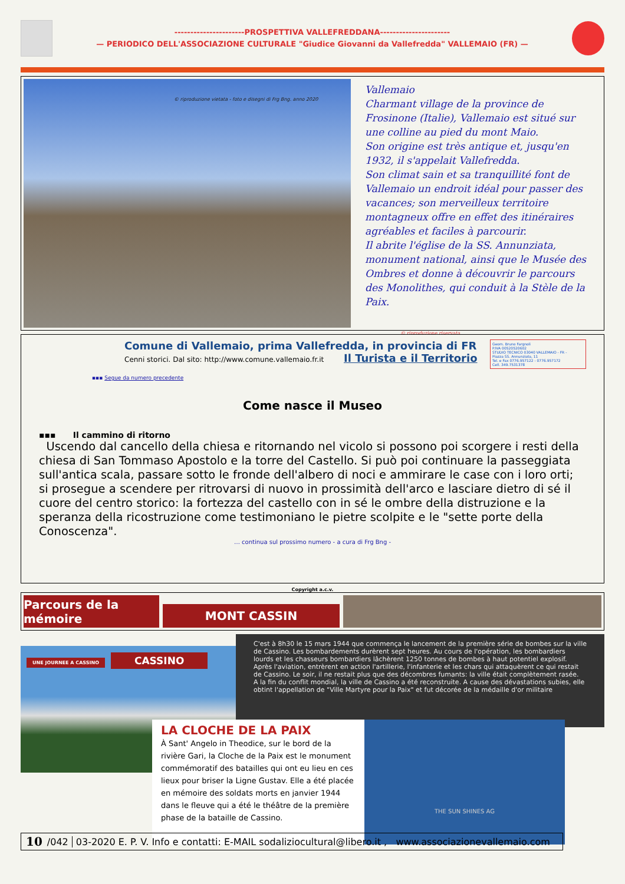----------------------PROSPETTIVA VALLEFREDDANA----------------------
— PERIODICO DELL'ASSOCIAZIONE CULTURALE "Giudice Giovanni da Vallefredda" VALLEMAIO (FR) —
© riproduzione vietata - foto e disegni di Frg Bng. anno 2020
Vallemaio
Charmant village de la province de Frosinone (Italie), Vallemaio est situé sur une colline au pied du mont Maio.
Son origine est très antique et, jusqu'en 1932, il s'appelait Vallefredda.
Son climat sain et sa tranquillité font de Vallemaio un endroit idéal pour passer des vacances; son merveilleux territoire montagneux offre en effet des itinéraires agréables et faciles à parcourir.
Il abrite l'église de la SS. Annunziata, monument national, ainsi que le Musée des Ombres et donne à découvrir le parcours des Monolithes, qui conduit à la Stèle de la Paix.
© riproduzione riservata
Geom. Bruno Fargnoli
P.IVA 00520520602
STUDIO TECNICO 03040 VALLEMAIO - FR -
Piazza SS. Annunziata, 11
Tel. e Fax 0776.957122 - 0776.957172
Cell. 349.7531378
Comune di Vallemaio, prima Vallefredda, in provincia di FR
Cenni storici. Dal sito: http://www.comune.vallemaio.fr.it Il Turista e il Territorio
▪▪▪ Segue da numero precedente
Come nasce il Museo
▪▪▪ Il cammino di ritorno
Uscendo dal cancello della chiesa e ritornando nel vicolo si possono poi scorgere i resti della chiesa di San Tommaso Apostolo e la torre del Castello. Si può poi continuare la passeggiata sull'antica scala, passare sotto le fronde dell'albero di noci e ammirare le case con i loro orti; si prosegue a scendere per ritrovarsi di nuovo in prossimità dell'arco e lasciare dietro di sé il cuore del centro storico: la fortezza del castello con in sé le ombre della distruzione e la speranza della ricostruzione come testimoniano le pietre scolpite e le "sette porte della Conoscenza".
… continua sul prossimo numero - a cura di Frg Bng -
Copyright a.c.v.
Parcours de la mémoire
MONT CASSIN
UNE JOURNEE A CASSINO CASSINO
C'est à 8h30 le 15 mars 1944 que commença le lancement de la première série de bombes sur la ville de Cassino. Les bombardements durèrent sept heures. Au cours de l'opération, les bombardiers lourds et les chasseurs bombardiers lâchèrent 1250 tonnes de bombes à haut potentiel explosif. Après l'aviation, entrèrent en action l'artillerie, l'infanterie et les chars qui attaquèrent ce qui restait de Cassino. Le soir, il ne restait plus que des décombres fumants: la ville était complètement rasée.
A la fin du conflit mondial, la ville de Cassino a été reconstruite. A cause des dévastations subies, elle obtint l'appellation de "Ville Martyre pour la Paix" et fut décorée de la médaille d'or militaire
LA CLOCHE DE LA PAIX
À Sant' Angelo in Theodice, sur le bord de la rivière Gari, la Cloche de la Paix est le monument commémoratif des batailles qui ont eu lieu en ces lieux pour briser la Ligne Gustav. Elle a été placée en mémoire des soldats morts en janvier 1944 dans le fleuve qui a été le théâtre de la première phase de la bataille de Cassino.
THE SUN SHINES AG
10 /042 03-2020 E. P. V. Info e contatti: E-MAIL sodaliziocultural@libero.it , www.associazionevallemaio.com